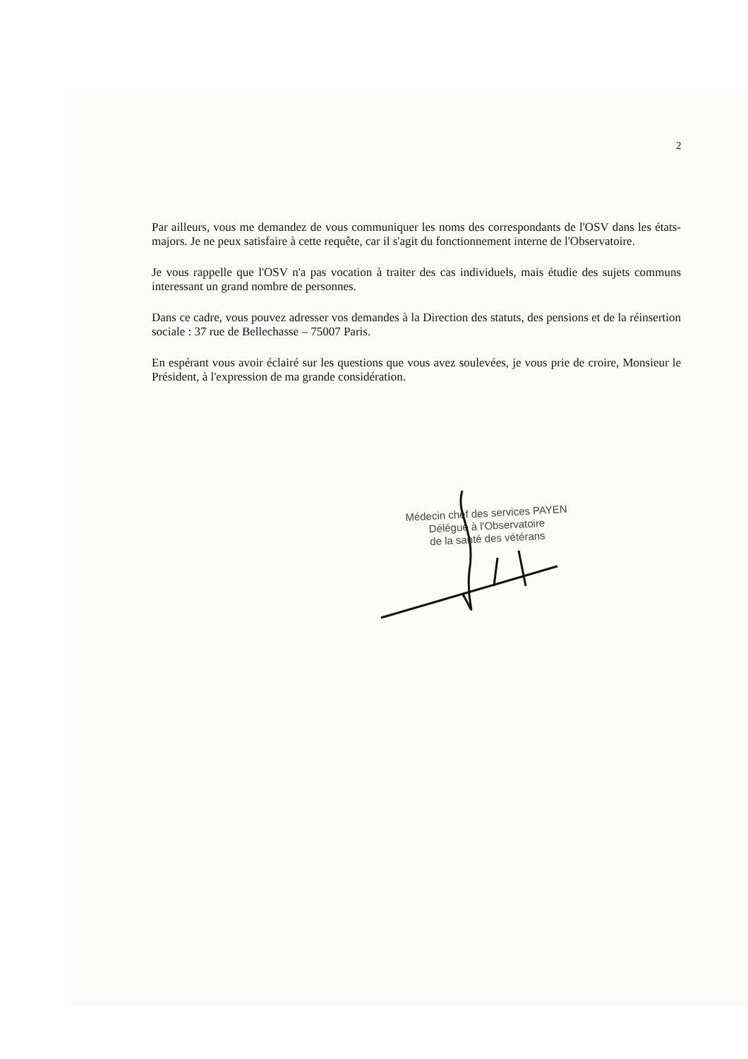2
Par ailleurs, vous me demandez de vous communiquer les noms des correspondants de l'OSV dans les états-majors. Je ne peux satisfaire à cette requête, car il s'agit du fonctionnement interne de l'Observatoire.
Je vous rappelle que l'OSV n'a pas vocation à traiter des cas individuels, mais étudie des sujets communs interessant un grand nombre de personnes.
Dans ce cadre, vous pouvez adresser vos demandes à la Direction des statuts, des pensions et de la réinsertion sociale : 37 rue de Bellechasse – 75007 Paris.
En espérant vous avoir éclairé sur les questions que vous avez soulevées, je vous prie de croire, Monsieur le Président, à l'expression de ma grande considération.
Médecin chef des services PAYEN
Délégué à l'Observatoire
de la santé des vétérans